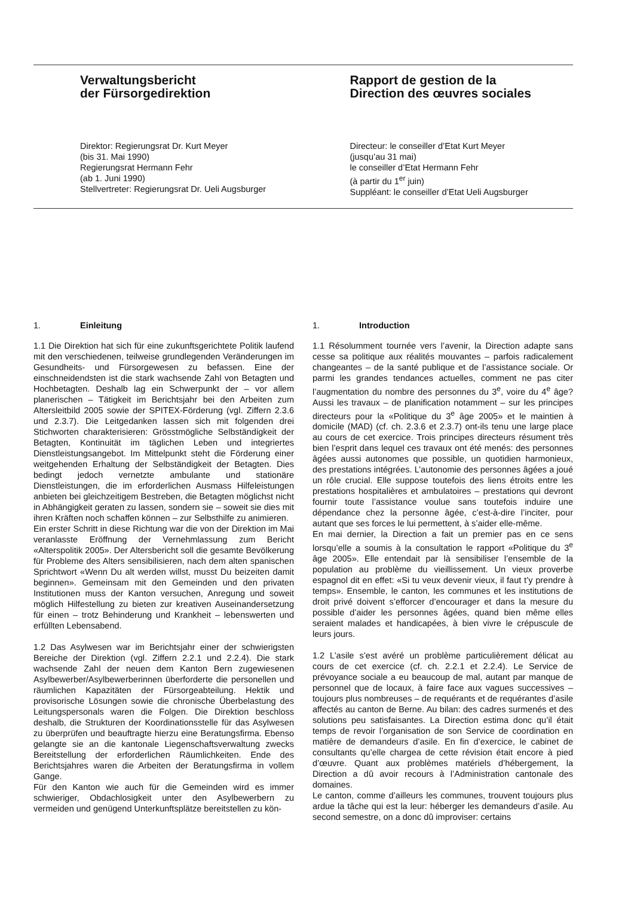Verwaltungsbericht
der Fürsorgedirektion
Direktor: Regierungsrat Dr. Kurt Meyer
(bis 31. Mai 1990)
Regierungsrat Hermann Fehr
(ab 1. Juni 1990)
Stellvertreter: Regierungsrat Dr. Ueli Augsburger
Rapport de gestion de la
Direction des œuvres sociales
Directeur: le conseiller d’Etat Kurt Meyer
(jusqu’au 31 mai)
le conseiller d’Etat Hermann Fehr
(à partir du 1<sup>er</sup> juin)
Suppléant: le conseiller d’Etat Ueli Augsburger
1. Einleitung
1.1 Die Direktion hat sich für eine zukunftsgerichtete Politik laufend mit den verschiedenen, teilweise grundlegenden Veränderungen im Gesundheits- und Fürsorgewesen zu befassen. Eine der einschneidendsten ist die stark wachsende Zahl von Betagten und Hochbetagten. Deshalb lag ein Schwerpunkt der – vor allem planerischen – Tätigkeit im Berichtsjahr bei den Arbeiten zum Altersleitbild 2005 sowie der SPITEX-Förderung (vgl. Ziffern 2.3.6 und 2.3.7). Die Leitgedanken lassen sich mit folgenden drei Stichworten charakterisieren: Grösstmögliche Selbständigkeit der Betagten, Kontinuität im täglichen Leben und integriertes Dienstleistungsangebot. Im Mittelpunkt steht die Förderung einer weitgehenden Erhaltung der Selbständigkeit der Betagten. Dies bedingt jedoch vernetzte ambulante und stationäre Dienstleistungen, die im erforderlichen Ausmass Hilfeleistungen anbieten bei gleichzeitigem Bestreben, die Betagten möglichst nicht in Abhängigkeit geraten zu lassen, sondern sie – soweit sie dies mit ihren Kräften noch schaffen können – zur Selbsthilfe zu animieren.
Ein erster Schritt in diese Richtung war die von der Direktion im Mai veranlasste Eröffnung der Vernehmlassung zum Bericht «Alterspolitik 2005». Der Altersbericht soll die gesamte Bevölkerung für Probleme des Alters sensibilisieren, nach dem alten spanischen Sprichtwort «Wenn Du alt werden willst, musst Du beizeiten damit beginnen». Gemeinsam mit den Gemeinden und den privaten Institutionen muss der Kanton versuchen, Anregung und soweit möglich Hilfestellung zu bieten zur kreativen Auseinandersetzung für einen – trotz Behinderung und Krankheit – lebenswerten und erfüllten Lebensabend.
1.2 Das Asylwesen war im Berichtsjahr einer der schwierigsten Bereiche der Direktion (vgl. Ziffern 2.2.1 und 2.2.4). Die stark wachsende Zahl der neuen dem Kanton Bern zugewiesenen Asylbewerber/Asylbewerberinnen überforderte die personellen und räumlichen Kapazitäten der Fürsorgeabteilung. Hektik und provisorische Lösungen sowie die chronische Überbelastung des Leitungspersonals waren die Folgen. Die Direktion beschloss deshalb, die Strukturen der Koordinationsstelle für das Asylwesen zu überprüfen und beauftragte hierzu eine Beratungsfirma. Ebenso gelangte sie an die kantonale Liegenschaftsverwaltung zwecks Bereitstellung der erforderlichen Räumlichkeiten. Ende des Berichtsjahres waren die Arbeiten der Beratungsfirma in vollem Gange.
Für den Kanton wie auch für die Gemeinden wird es immer schwieriger, Obdachlosigkeit unter den Asylbewerbern zu vermeiden und genügend Unterkunftsplätze bereitstellen zu kön-
1. Introduction
1.1 Résolumment tournée vers l’avenir, la Direction adapte sans cesse sa politique aux réalités mouvantes – parfois radicalement changeantes – de la santé publique et de l’assistance sociale. Or parmi les grandes tendances actuelles, comment ne pas citer l’augmentation du nombre des personnes du 3<sup>e</sup>, voire du 4<sup>e</sup> âge? Aussi les travaux – de planification notamment – sur les principes directeurs pour la «Politique du 3<sup>e</sup> âge 2005» et le maintien à domicile (MAD) (cf. ch. 2.3.6 et 2.3.7) ont-ils tenu une large place au cours de cet exercice. Trois principes directeurs résument très bien l’esprit dans lequel ces travaux ont été menés: des personnes âgées aussi autonomes que possible, un quotidien harmonieux, des prestations intégrées. L’autonomie des personnes âgées a joué un rôle crucial. Elle suppose toutefois des liens étroits entre les prestations hospitalières et ambulatoires – prestations qui devront fournir toute l’assistance voulue sans toutefois induire une dépendance chez la personne âgée, c’est-à-dire l’inciter, pour autant que ses forces le lui permettent, à s’aider elle-même.
En mai dernier, la Direction a fait un premier pas en ce sens lorsqu’elle a soumis à la consultation le rapport «Politique du 3<sup>e</sup> âge 2005». Elle entendait par là sensibiliser l’ensemble de la population au problème du vieillissement. Un vieux proverbe espagnol dit en effet: «Si tu veux devenir vieux, il faut t’y prendre à temps». Ensemble, le canton, les communes et les institutions de droit privé doivent s’efforcer d’encourager et dans la mesure du possible d’aider les personnes âgées, quand bien même elles seraient malades et handicapées, à bien vivre le crépuscule de leurs jours.
1.2 L’asile s’est avéré un problème particulièrement délicat au cours de cet exercice (cf. ch. 2.2.1 et 2.2.4). Le Service de prévoyance sociale a eu beaucoup de mal, autant par manque de personnel que de locaux, à faire face aux vagues successives – toujours plus nombreuses – de requérants et de requérantes d’asile affectés au canton de Berne. Au bilan: des cadres surmenés et des solutions peu satisfaisantes. La Direction estima donc qu’il était temps de revoir l’organisation de son Service de coordination en matière de demandeurs d’asile. En fin d’exercice, le cabinet de consultants qu’elle chargea de cette révision était encore à pied d’œuvre. Quant aux problèmes matériels d’hébergement, la Direction a dû avoir recours à l’Administration cantonale des domaines.
Le canton, comme d’ailleurs les communes, trouvent toujours plus ardue la tâche qui est la leur: héberger les demandeurs d’asile. Au second semestre, on a donc dû improviser: certains